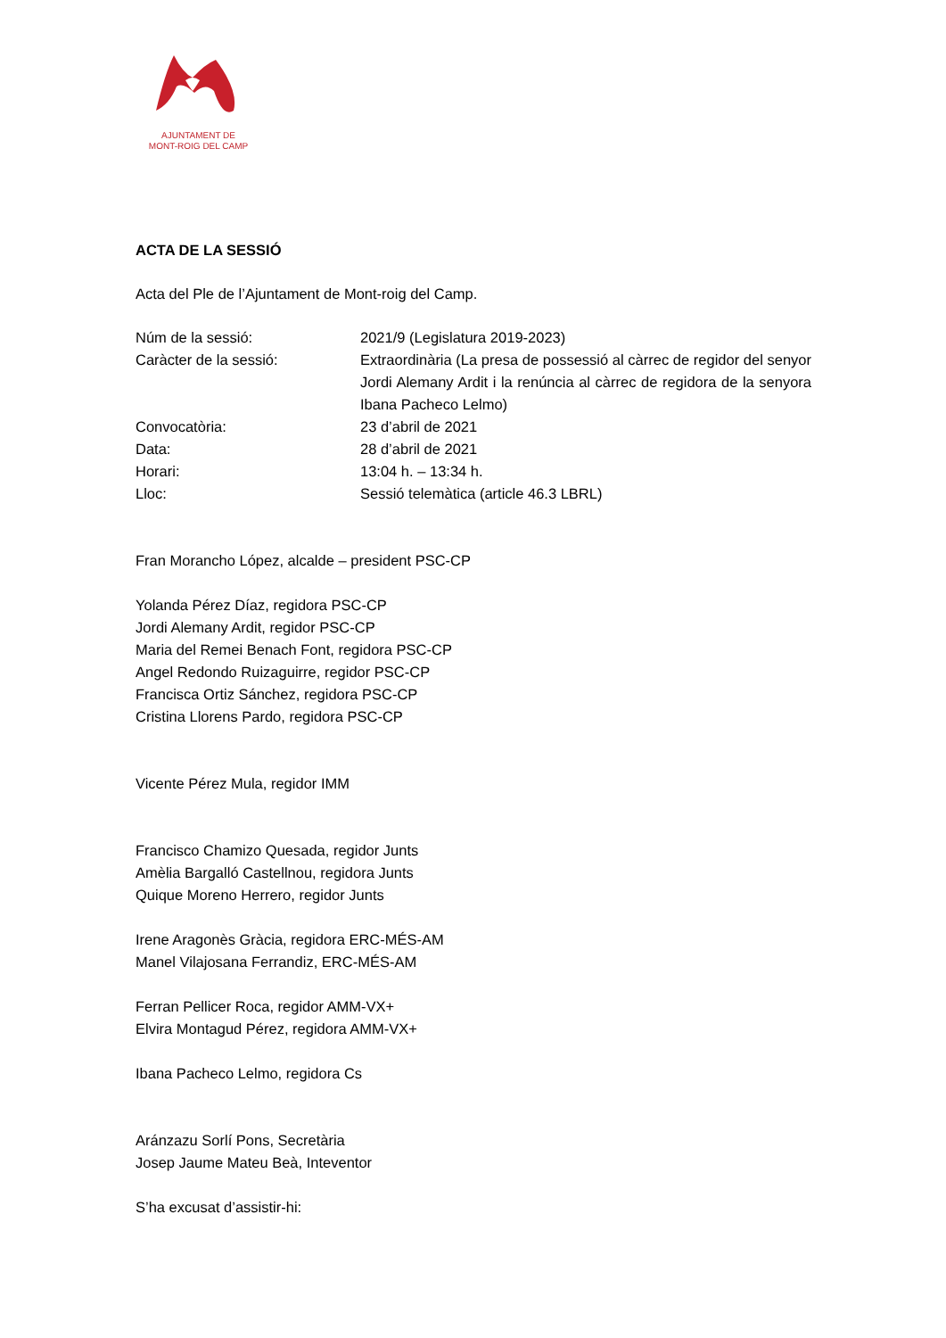AJUNTAMENT DE
MONT-ROIG DEL CAMP
ACTA DE LA SESSIÓ
Acta del Ple de l’Ajuntament de Mont-roig del Camp.
| Núm de la sessió: | 2021/9 (Legislatura 2019-2023) |
| Caràcter de la sessió: | Extraordinària (La presa de possessió al càrrec de regidor del senyor Jordi Alemany Ardit i la renúncia al càrrec de regidora de la senyora Ibana Pacheco Lelmo) |
| Convocatòria: | 23 d’abril de 2021 |
| Data: | 28 d’abril de 2021 |
| Horari: | 13:04 h. – 13:34 h. |
| Lloc: | Sessió telemàtica (article 46.3 LBRL) |
Fran Morancho López, alcalde – president PSC-CP
Yolanda Pérez Díaz, regidora PSC-CP
Jordi Alemany Ardit, regidor PSC-CP
Maria del Remei Benach Font, regidora PSC-CP
Angel Redondo Ruizaguirre, regidor PSC-CP
Francisca Ortiz Sánchez, regidora PSC-CP
Cristina Llorens Pardo, regidora PSC-CP
Vicente Pérez Mula, regidor IMM
Francisco Chamizo Quesada, regidor Junts
Amèlia Bargalló Castellnou, regidora Junts
Quique Moreno Herrero, regidor Junts
Irene Aragonès Gràcia, regidora ERC-MÉS-AM
Manel Vilajosana Ferrandiz, ERC-MÉS-AM
Ferran Pellicer Roca, regidor AMM-VX+
Elvira Montagud Pérez, regidora AMM-VX+
Ibana Pacheco Lelmo, regidora Cs
Aránzazu Sorlí Pons, Secretària
Josep Jaume Mateu Beà, Inteventor
S’ha excusat d’assistir-hi: